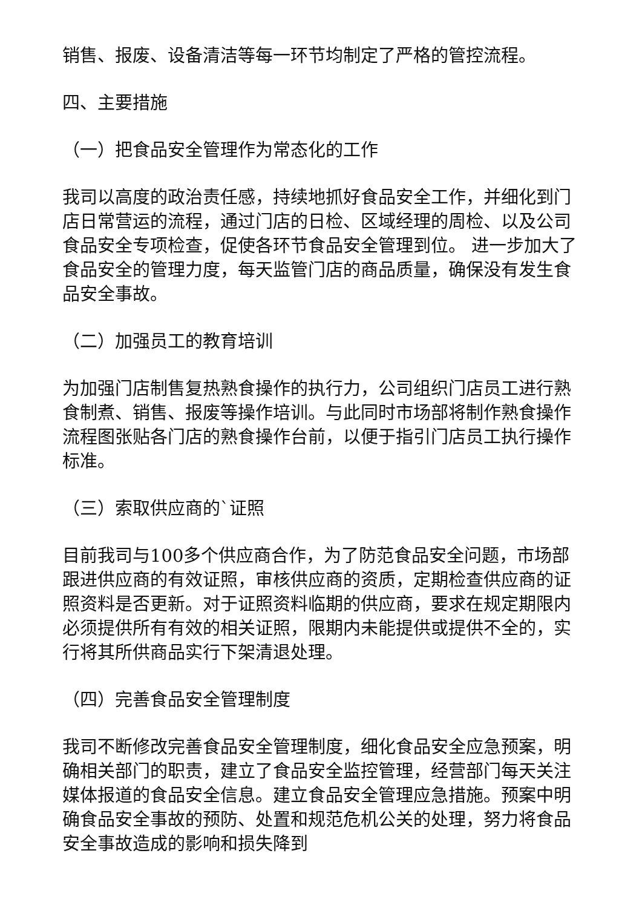销售、报废、设备清洁等每一环节均制定了严格的管控流程。
四、主要措施
（一）把食品安全管理作为常态化的工作
我司以高度的政治责任感，持续地抓好食品安全工作，并细化到门店日常营运的流程，通过门店的日检、区域经理的周检、以及公司食品安全专项检查，促使各环节食品安全管理到位。 进一步加大了食品安全的管理力度，每天监管门店的商品质量，确保没有发生食品安全事故。
（二）加强员工的教育培训
为加强门店制售复热熟食操作的执行力，公司组织门店员工进行熟食制煮、销售、报废等操作培训。与此同时市场部将制作熟食操作流程图张贴各门店的熟食操作台前，以便于指引门店员工执行操作标准。
（三）索取供应商的`证照
目前我司与100多个供应商合作，为了防范食品安全问题，市场部跟进供应商的有效证照，审核供应商的资质，定期检查供应商的证照资料是否更新。对于证照资料临期的供应商，要求在规定期限内必须提供所有有效的相关证照，限期内未能提供或提供不全的，实行将其所供商品实行下架清退处理。
（四）完善食品安全管理制度
我司不断修改完善食品安全管理制度，细化食品安全应急预案，明确相关部门的职责，建立了食品安全监控管理，经营部门每天关注媒体报道的食品安全信息。建立食品安全管理应急措施。预案中明确食品安全事故的预防、处置和规范危机公关的处理，努力将食品安全事故造成的影响和损失降到